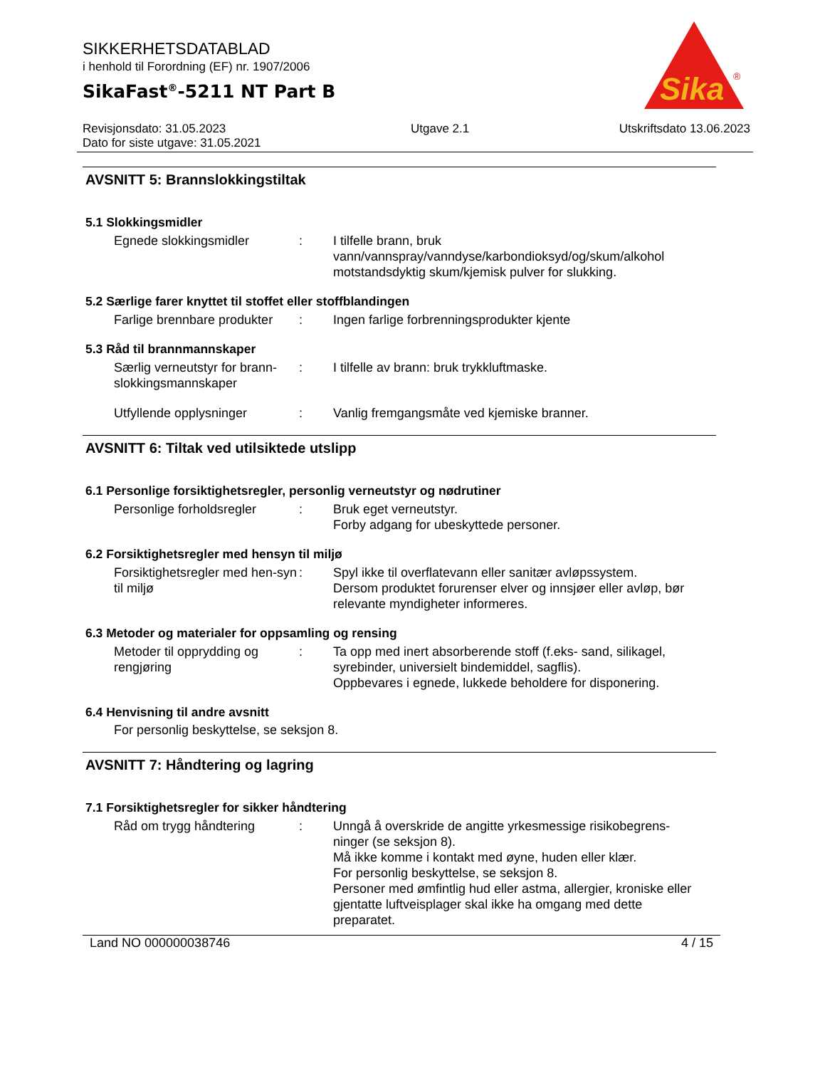SIKKERHETSDATABLAD
i henhold til Forordning (EF) nr. 1907/2006
SikaFast<sup>®</sup>-5211 NT Part B
Sika
®
Revisjonsdato: 31.05.2023
Dato for siste utgave: 31.05.2021
Utgave 2.1 Utskriftsdato 13.06.2023
AVSNITT 5: Brannslokkingstiltak
5.1 Slokkingsmidler
Egnede slokkingsmidler : I tilfelle brann, bruk vann/vannspray/vanndyse/karbondioksyd/og/skum/alkohol motstandsdyktig skum/kjemisk pulver for slukking.
5.2 Særlige farer knyttet til stoffet eller stoffblandingen
Farlige brennbare produkter
: Ingen farlige forbrenningsprodukter kjente
5.3 Råd til brannmannskaper
Særlig verneutstyr for brann-slokkingsmannskaper
: I tilfelle av brann: bruk trykkluftmaske.
Utfyllende opplysninger : Vanlig fremgangsmåte ved kjemiske branner.
AVSNITT 6: Tiltak ved utilsiktede utslipp
6.1 Personlige forsiktighetsregler, personlig verneutstyr og nødrutiner
Personlige forholdsregler
: Bruk eget verneutstyr.
Forby adgang for ubeskyttede personer.
6.2 Forsiktighetsregler med hensyn til miljø
Forsiktighetsregler med hen-syn til miljø
: Spyl ikke til overflatevann eller sanitær avløpssystem.
Dersom produktet forurenser elver og innsjøer eller avløp, bør relevante myndigheter informeres.
6.3 Metoder og materialer for oppsamling og rensing
Metoder til opprydding og rengjøring
: Ta opp med inert absorberende stoff (f.eks- sand, silikagel, syrebinder, universielt bindemiddel, sagflis).
Oppbevares i egnede, lukkede beholdere for disponering.
6.4 Henvisning til andre avsnitt
For personlig beskyttelse, se seksjon 8.
AVSNITT 7: Håndtering og lagring
7.1 Forsiktighetsregler for sikker håndtering
Råd om trygg håndtering : Unngå å overskride de angitte yrkesmessige risikobegrens-ninger (se seksjon 8).
Må ikke komme i kontakt med øyne, huden eller klær.
For personlig beskyttelse, se seksjon 8.
Personer med ømfintlig hud eller astma, allergier, kroniske eller gjentatte luftveisplager skal ikke ha omgang med dette preparatet.
Land NO 000000038746 4 / 15